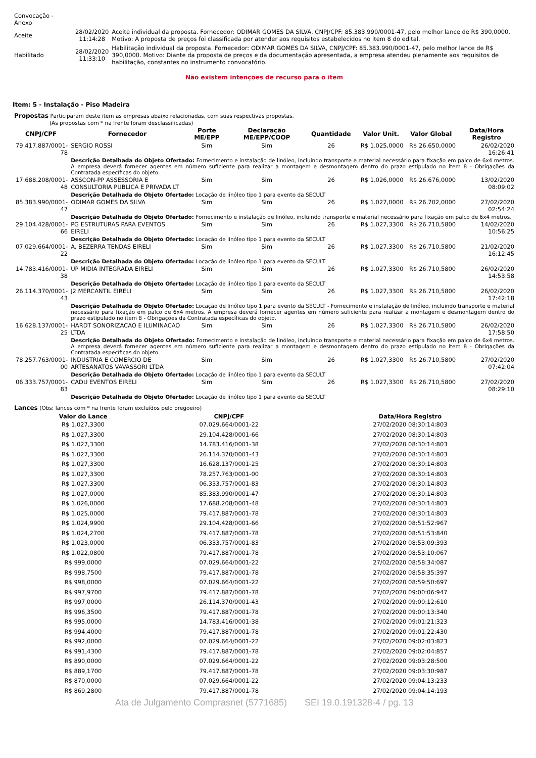| Convocação - Anexo | | |
| Aceite | 28/02/2020 11:14:28 | Aceite individual da proposta. Fornecedor: ODIMAR GOMES DA SILVA, CNPJ/CPF: 85.383.990/0001-47, pelo melhor lance de R$ 390,0000. Motivo: A proposta de preços foi classificada por atender aos requisitos estabelecidos no item 8 do edital. |
| Habilitado | 28/02/2020 11:33:10 | Habilitação individual da proposta. Fornecedor: ODIMAR GOMES DA SILVA, CNPJ/CPF: 85.383.990/0001-47, pelo melhor lance de R$ 390,0000. Motivo: Diante da proposta de preços e da documentação apresentada, a empresa atendeu plenamente aos requisitos de habilitação, constantes no instrumento convocatório. |
Não existem intenções de recurso para o item
Item: 5 - Instalação - Piso Madeira
Propostas Participaram deste item as empresas abaixo relacionadas, com suas respectivas propostas.
(As propostas com * na frente foram desclassificadas)
| CNPJ/CPF | Fornecedor | Porte ME/EPP | Declaração ME/EPP/COOP | Quantidade | Valor Unit. | Valor Global | Data/Hora Registro |
| --- | --- | --- | --- | --- | --- | --- | --- |
| 79.417.887/0001-78 | SERGIO ROSSI | Sim | Sim | 26 | R$ 1.025,0000 | R$ 26.650,0000 | 26/02/2020 16:26:41 |
| | Descrição Detalhada do Objeto Ofertado: Fornecimento e instalação de linóleo, incluindo transporte e material necessário para fixação em palco de 6x4 metros. A empresa deverá fornecer agentes em número suficiente para realizar a montagem e desmontagem dentro do prazo estipulado no item 8 - Obrigações da Contratada específicas do objeto. | | | | | | |
| 17.688.208/0001-48 | ASSCON-PP ASSESSORIA E CONSULTORIA PUBLICA E PRIVADA LT | Sim | Sim | 26 | R$ 1.026,0000 | R$ 26.676,0000 | 13/02/2020 08:09:02 |
| | Descrição Detalhada do Objeto Ofertado: Locação de linóleo tipo 1 para evento da SECULT | | | | | | |
| 85.383.990/0001-47 | ODIMAR GOMES DA SILVA | Sim | Sim | 26 | R$ 1.027,0000 | R$ 26.702,0000 | 27/02/2020 02:54:24 |
| | Descrição Detalhada do Objeto Ofertado: Fornecimento e instalação de linóleo, incluindo transporte e material necessário para fixação em palco de 6x4 metros. | | | | | | |
| 29.104.428/0001-66 | PG ESTRUTURAS PARA EVENTOS EIRELI | Sim | Sim | 26 | R$ 1.027,3300 | R$ 26.710,5800 | 14/02/2020 10:56:25 |
| | Descrição Detalhada do Objeto Ofertado: Locação de linóleo tipo 1 para evento da SECULT | | | | | | |
| 07.029.664/0001-22 | A. BEZERRA TENDAS EIRELI | Sim | Sim | 26 | R$ 1.027,3300 | R$ 26.710,5800 | 21/02/2020 16:12:45 |
| | Descrição Detalhada do Objeto Ofertado: Locação de linóleo tipo 1 para evento da SECULT | | | | | | |
| 14.783.416/0001-38 | UP MIDIA INTEGRADA EIRELI | Sim | Sim | 26 | R$ 1.027,3300 | R$ 26.710,5800 | 26/02/2020 14:53:58 |
| | Descrição Detalhada do Objeto Ofertado: Locação de linóleo tipo 1 para evento da SECULT | | | | | | |
| 26.114.370/0001-43 | J2 MERCANTIL EIRELI | Sim | Sim | 26 | R$ 1.027,3300 | R$ 26.710,5800 | 26/02/2020 17:42:18 |
| | Descrição Detalhada do Objeto Ofertado: Locação de linóleo tipo 1 para evento da SECULT - Fornecimento e instalação de linóleo, incluindo transporte e material necessário para fixação em palco de 6x4 metros. A empresa deverá fornecer agentes em número suficiente para realizar a montagem e desmontagem dentro do prazo estipulado no item 8 - Obrigações da Contratada específicas do objeto. | | | | | | |
| 16.628.137/0001-25 | HARDT SONORIZACAO E ILUMINACAO LTDA | Sim | Sim | 26 | R$ 1.027,3300 | R$ 26.710,5800 | 26/02/2020 17:58:50 |
| | Descrição Detalhada do Objeto Ofertado: Fornecimento e instalação de linóleo, incluindo transporte e material necessário para fixação em palco de 6x4 metros. A empresa deverá fornecer agentes em número suficiente para realizar a montagem e desmontagem dentro do prazo estipulado no item 8 - Obrigações da Contratada específicas do objeto. | | | | | | |
| 78.257.763/0001-00 | INDUSTRIA E COMERCIO DE ARTESANATOS VAVASSORI LTDA | Sim | Sim | 26 | R$ 1.027,3300 | R$ 26.710,5800 | 27/02/2020 07:42:04 |
| | Descrição Detalhada do Objeto Ofertado: Locação de linóleo tipo 1 para evento da SECULT | | | | | | |
| 06.333.757/0001-83 | CADU EVENTOS EIRELI | Sim | Sim | 26 | R$ 1.027,3300 | R$ 26.710,5800 | 27/02/2020 08:29:10 |
| | Descrição Detalhada do Objeto Ofertado: Locação de linóleo tipo 1 para evento da SECULT | | | | | | |
Lances (Obs: lances com * na frente foram excluídos pelo pregoeiro)
| Valor do Lance | CNPJ/CPF | Data/Hora Registro |
| --- | --- | --- |
| R$ 1.027,3300 | 07.029.664/0001-22 | 27/02/2020 08:30:14:803 |
| R$ 1.027,3300 | 29.104.428/0001-66 | 27/02/2020 08:30:14:803 |
| R$ 1.027,3300 | 14.783.416/0001-38 | 27/02/2020 08:30:14:803 |
| R$ 1.027,3300 | 26.114.370/0001-43 | 27/02/2020 08:30:14:803 |
| R$ 1.027,3300 | 16.628.137/0001-25 | 27/02/2020 08:30:14:803 |
| R$ 1.027,3300 | 78.257.763/0001-00 | 27/02/2020 08:30:14:803 |
| R$ 1.027,3300 | 06.333.757/0001-83 | 27/02/2020 08:30:14:803 |
| R$ 1.027,0000 | 85.383.990/0001-47 | 27/02/2020 08:30:14:803 |
| R$ 1.026,0000 | 17.688.208/0001-48 | 27/02/2020 08:30:14:803 |
| R$ 1.025,0000 | 79.417.887/0001-78 | 27/02/2020 08:30:14:803 |
| R$ 1.024,9900 | 29.104.428/0001-66 | 27/02/2020 08:51:52:967 |
| R$ 1.024,2700 | 79.417.887/0001-78 | 27/02/2020 08:51:53:840 |
| R$ 1.023,0000 | 06.333.757/0001-83 | 27/02/2020 08:53:09:393 |
| R$ 1.022,0800 | 79.417.887/0001-78 | 27/02/2020 08:53:10:067 |
| R$ 999,0000 | 07.029.664/0001-22 | 27/02/2020 08:58:34:087 |
| R$ 998,7500 | 79.417.887/0001-78 | 27/02/2020 08:58:35:397 |
| R$ 998,0000 | 07.029.664/0001-22 | 27/02/2020 08:59:50:697 |
| R$ 997,9700 | 79.417.887/0001-78 | 27/02/2020 09:00:06:947 |
| R$ 997,0000 | 26.114.370/0001-43 | 27/02/2020 09:00:12:610 |
| R$ 996,3500 | 79.417.887/0001-78 | 27/02/2020 09:00:13:340 |
| R$ 995,0000 | 14.783.416/0001-38 | 27/02/2020 09:01:21:323 |
| R$ 994,4000 | 79.417.887/0001-78 | 27/02/2020 09:01:22:430 |
| R$ 992,0000 | 07.029.664/0001-22 | 27/02/2020 09:02:03:823 |
| R$ 991,4300 | 79.417.887/0001-78 | 27/02/2020 09:02:04:857 |
| R$ 890,0000 | 07.029.664/0001-22 | 27/02/2020 09:03:28:500 |
| R$ 889,1700 | 79.417.887/0001-78 | 27/02/2020 09:03:30:987 |
| R$ 870,0000 | 07.029.664/0001-22 | 27/02/2020 09:04:13:233 |
| R$ 869,2800 | 79.417.887/0001-78 | 27/02/2020 09:04:14:193 |
Ata de Julgamento Comprasnet (5771685) SEI 19.0.191328-4 / pg. 13